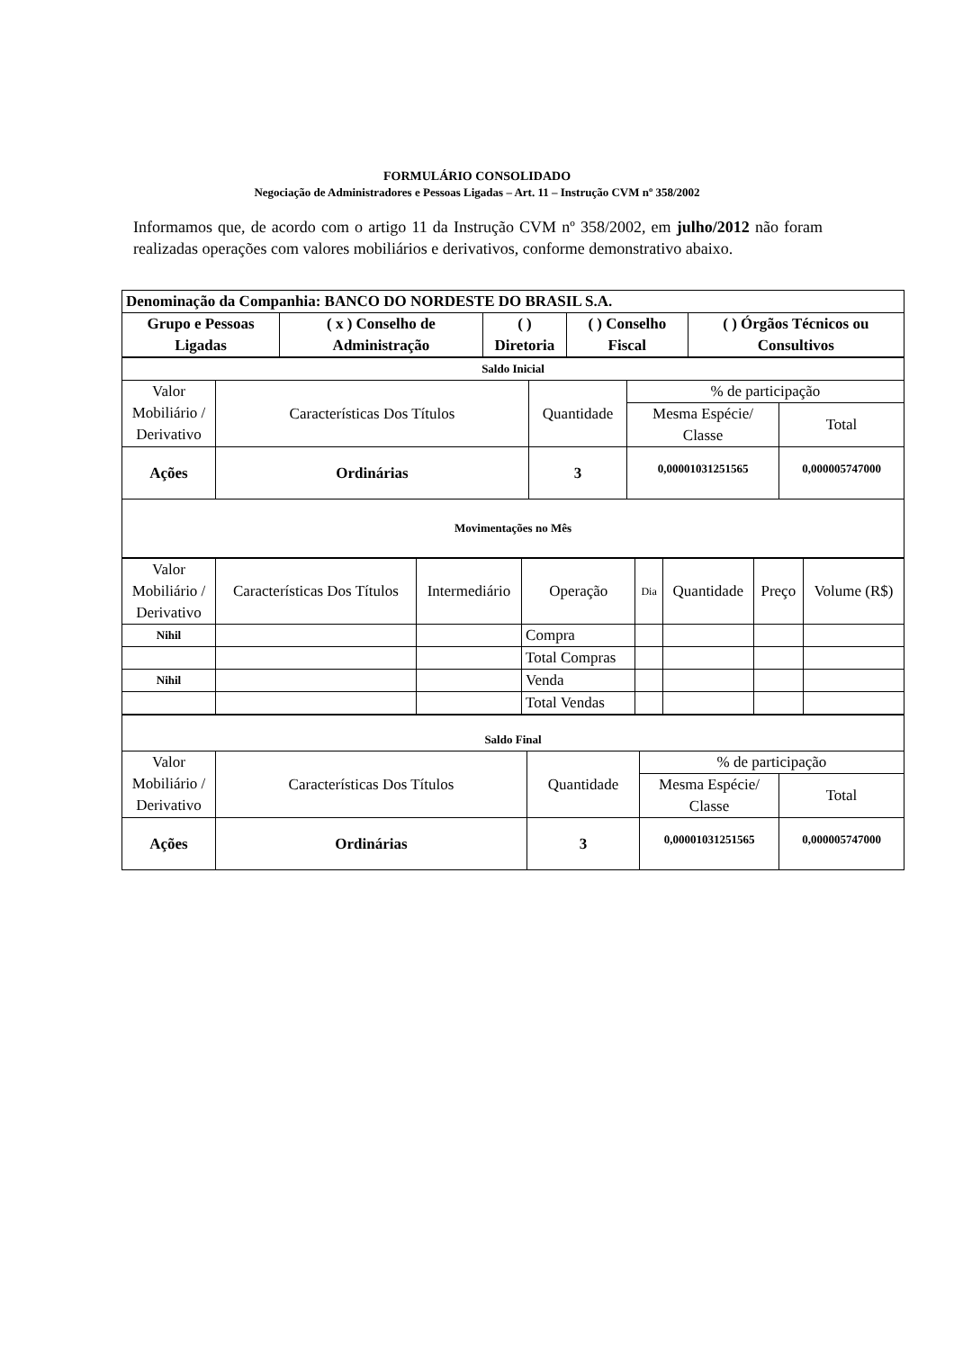FORMULÁRIO CONSOLIDADO
Negociação de Administradores e Pessoas Ligadas – Art. 11 – Instrução CVM nº 358/2002
Informamos que, de acordo com o artigo 11 da Instrução CVM nº 358/2002, em julho/2012 não foram realizadas operações com valores mobiliários e derivativos, conforme demonstrativo abaixo.
| Denominação da Companhia: BANCO DO NORDESTE DO BRASIL S.A. | | | | |
| Grupo e Pessoas Ligadas | ( x ) Conselho de Administração | ( ) Diretoria | ( ) Conselho Fiscal | ( ) Órgãos Técnicos ou Consultivos |
| Saldo Inicial | | | | |
| Valor Mobiliário / Derivativo | Características Dos Títulos | Quantidade | % de participação | |
| | | | Mesma Espécie/ Classe | Total |
| Ações | Ordinárias | 3 | 0,00001031251565 | 0,000005747000 |
| Movimentações no Mês | | | | |
| Valor Mobiliário / Derivativo | Características Dos Títulos | Intermediário | Operação | Dia | Quantidade | Preço | Volume (R$) |
| Nihil | | | Compra | | | | |
| | | | Total Compras | | | | |
| Nihil | | | Venda | | | | |
| | | | Total Vendas | | | | |
| Saldo Final | | | | |
| Valor Mobiliário / Derivativo | Características Dos Títulos | Quantidade | % de participação | |
| | | | Mesma Espécie/ Classe | Total |
| Ações | Ordinárias | 3 | 0,00001031251565 | 0,000005747000 |